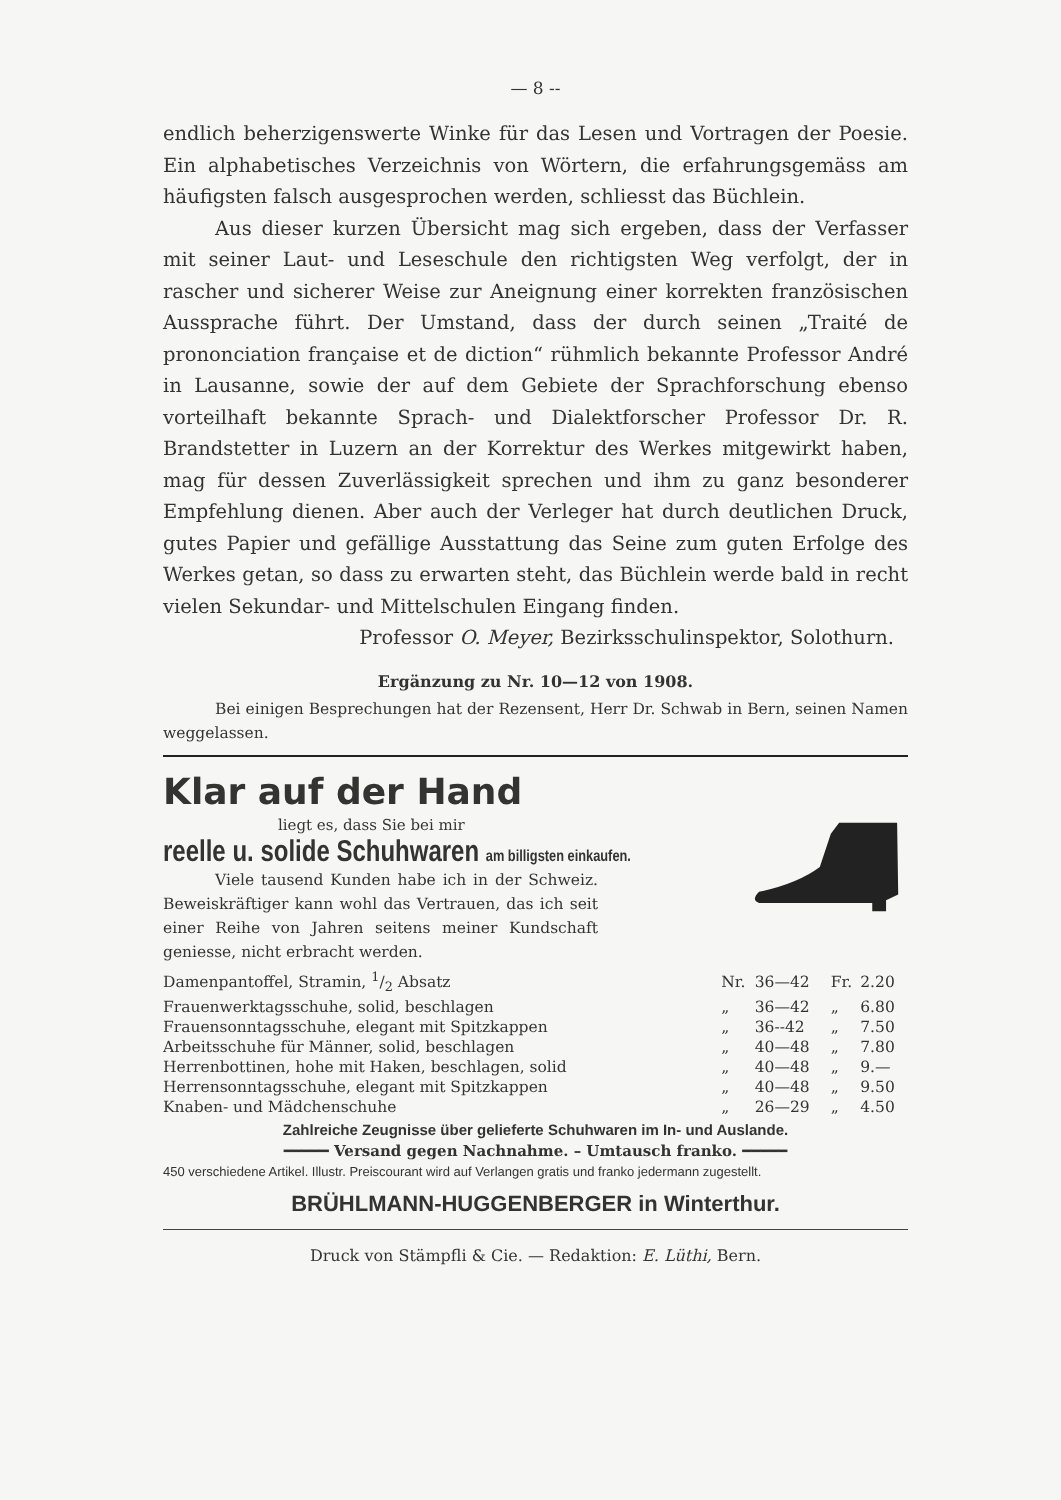— 8 --
endlich beherzigenswerte Winke für das Lesen und Vortragen der Poesie. Ein alphabetisches Verzeichnis von Wörtern, die erfahrungsgemäss am häufigsten falsch ausgesprochen werden, schliesst das Büchlein.
Aus dieser kurzen Übersicht mag sich ergeben, dass der Verfasser mit seiner Laut- und Leseschule den richtigsten Weg verfolgt, der in rascher und sicherer Weise zur Aneignung einer korrekten französischen Aussprache führt. Der Umstand, dass der durch seinen „Traité de prononciation française et de diction“ rühmlich bekannte Professor André in Lausanne, sowie der auf dem Gebiete der Sprachforschung ebenso vorteilhaft bekannte Sprach- und Dialektforscher Professor Dr. R. Brandstetter in Luzern an der Korrektur des Werkes mitgewirkt haben, mag für dessen Zuverlässigkeit sprechen und ihm zu ganz besonderer Empfehlung dienen. Aber auch der Verleger hat durch deutlichen Druck, gutes Papier und gefällige Ausstattung das Seine zum guten Erfolge des Werkes getan, so dass zu erwarten steht, das Büchlein werde bald in recht vielen Sekundar- und Mittelschulen Eingang finden.
Professor O. Meyer, Bezirksschulinspektor, Solothurn.
Ergänzung zu Nr. 10—12 von 1908.
Bei einigen Besprechungen hat der Rezensent, Herr Dr. Schwab in Bern, seinen Namen weggelassen.
Klar auf der Hand
liegt es, dass Sie bei mir
reelle u. solide Schuhwaren am billigsten einkaufen.
Viele tausend Kunden habe ich in der Schweiz. Beweiskräftiger kann wohl das Vertrauen, das ich seit einer Reihe von Jahren seitens meiner Kundschaft geniesse, nicht erbracht werden.
| Damenpantoffel, Stramin, 1/2 Absatz | Nr. | 36—42 | Fr. | 2.20 |
| Frauenwerktagsschuhe, solid, beschlagen | „ | 36—42 | „ | 6.80 |
| Frauensonntagsschuhe, elegant mit Spitzkappen | „ | 36--42 | „ | 7.50 |
| Arbeitsschuhe für Männer, solid, beschlagen | „ | 40—48 | „ | 7.80 |
| Herrenbottinen, hohe mit Haken, beschlagen, solid | „ | 40—48 | „ | 9.— |
| Herrensonntagsschuhe, elegant mit Spitzkappen | „ | 40—48 | „ | 9.50 |
| Knaben- und Mädchenschuhe | „ | 26—29 | „ | 4.50 |
Zahlreiche Zeugnisse über gelieferte Schuhwaren im In- und Auslande.
━━━━━ Versand gegen Nachnahme. – Umtausch franko. ━━━━━
450 verschiedene Artikel. Illustr. Preiscourant wird auf Verlangen gratis und franko jedermann zugestellt.
BRÜHLMANN-HUGGENBERGER in Winterthur.
Druck von Stämpfli & Cie. — Redaktion: E. Lüthi, Bern.